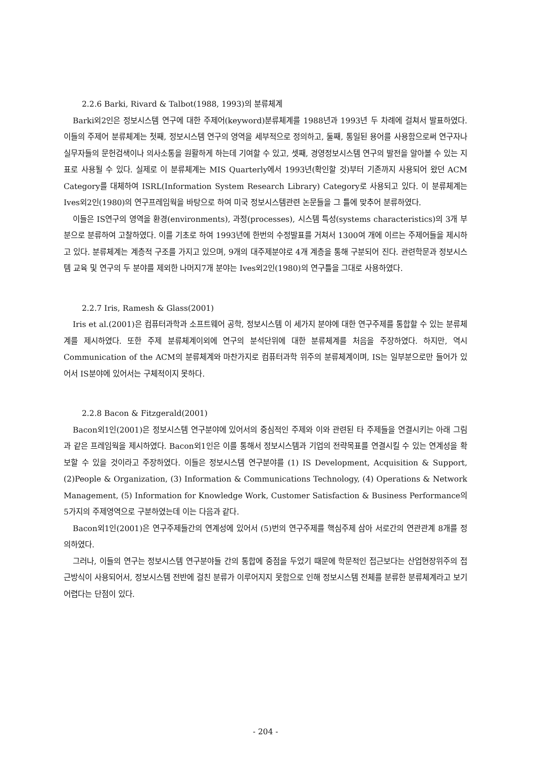2.2.6 Barki, Rivard & Talbot(1988, 1993)의 분류체계
Barki외2인은 정보시스템 연구에 대한 주제어(keyword)분류체계를 1988년과 1993년 두 차례에 걸쳐서 발표하였다. 이들의 주제어 분류체계는 첫째, 정보시스템 연구의 영역을 세부적으로 정의하고, 둘째, 통일된 용어를 사용함으로써 연구자나 실무자들의 문헌검색이나 의사소통을 원활하게 하는데 기여할 수 있고, 셋째, 경영정보시스템 연구의 발전을 알아볼 수 있는 지표로 사용될 수 있다. 실제로 이 분류체계는 MIS Quarterly에서 1993년(확인할 것)부터 기존까지 사용되어 왔던 ACM Category를 대체하여 ISRL(Information System Research Library) Category로 사용되고 있다. 이 분류체계는 Ives외2인(1980)의 연구프레임웍을 바탕으로 하여 미국 정보시스템관련 논문들을 그 틀에 맞추어 분류하였다.
이들은 IS연구의 영역을 환경(environments), 과정(processes), 시스템 특성(systems characteristics)의 3개 부분으로 분류하여 고찰하였다. 이를 기초로 하여 1993년에 한번의 수정발표를 거쳐서 1300여 개에 이르는 주제어들을 제시하고 있다. 분류체계는 계층적 구조를 가지고 있으며, 9개의 대주제분야로 4개 계층을 통해 구분되어 진다. 관련학문과 정보시스템 교육 및 연구의 두 분야를 제외한 나머지7개 분야는 Ives외2인(1980)의 연구틀을 그대로 사용하였다.
2.2.7 Iris, Ramesh & Glass(2001)
Iris et al.(2001)은 컴퓨터과학과 소프트웨어 공학, 정보시스템 이 세가지 분야에 대한 연구주제를 통합할 수 있는 분류체계를 제시하였다. 또한 주제 분류체계이외에 연구의 분석단위에 대한 분류체계를 처음을 주장하였다. 하지만, 역시 Communication of the ACM의 분류체계와 마찬가지로 컴퓨터과학 위주의 분류체계이며, IS는 일부분으로만 들어가 있어서 IS분야에 있어서는 구체적이지 못하다.
2.2.8 Bacon & Fitzgerald(2001)
Bacon외1인(2001)은 정보시스템 연구분야에 있어서의 중심적인 주제와 이와 관련된 타 주제들을 연결시키는 아래 그림과 같은 프레임웍을 제시하였다. Bacon외1인은 이를 통해서 정보시스템과 기업의 전략목표를 연결시킬 수 있는 연계성을 확보할 수 있을 것이라고 주장하였다. 이들은 정보시스템 연구분야를 (1) IS Development, Acquisition & Support, (2)People & Organization, (3) Information & Communications Technology, (4) Operations & Network Management, (5) Information for Knowledge Work, Customer Satisfaction & Business Performance의 5가지의 주제영역으로 구분하였는데 이는 다음과 같다.
Bacon외1인(2001)은 연구주제들간의 연계성에 있어서 (5)번의 연구주제를 핵심주제 삼아 서로간의 연관관계 8개를 정의하였다.
그러나, 이들의 연구는 정보시스템 연구분야들 간의 통합에 중점을 두었기 때문에 학문적인 접근보다는 산업현장위주의 접근방식이 사용되어서, 정보시스템 전반에 걸친 분류가 이루어지지 못함으로 인해 정보시스템 전체를 분류한 분류체계라고 보기 어렵다는 단점이 있다.
- 204 -